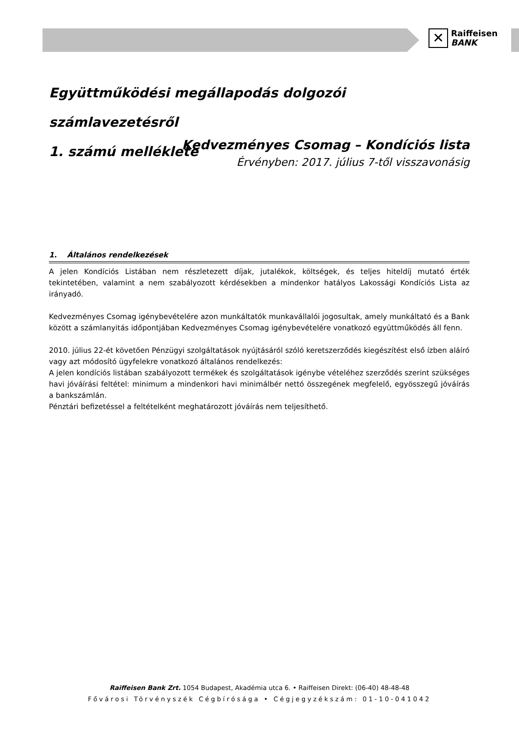✕
Raiffeisen
BANK
Együttműködési megállapodás dolgozói számlavezetésről
1. számú melléklete
Kedvezményes Csomag – Kondíciós lista
Érvényben: 2017. július 7-től visszavonásig
1. Általános rendelkezések
A jelen Kondíciós Listában nem részletezett díjak, jutalékok, költségek, és teljes hiteldíj mutató érték tekintetében, valamint a nem szabályozott kérdésekben a mindenkor hatályos Lakossági Kondíciós Lista az irányadó.
Kedvezményes Csomag igénybevételére azon munkáltatók munkavállalói jogosultak, amely munkáltató és a Bank között a számlanyitás időpontjában Kedvezményes Csomag igénybevételére vonatkozó együttműködés áll fenn.
2010. július 22-ét követően Pénzügyi szolgáltatások nyújtásáról szóló keretszerződés kiegészítést első ízben aláíró vagy azt módosító ügyfelekre vonatkozó általános rendelkezés:
A jelen kondíciós listában szabályozott termékek és szolgáltatások igénybe vételéhez szerződés szerint szükséges havi jóváírási feltétel: minimum a mindenkori havi minimálbér nettó összegének megfelelő, egyösszegű jóváírás a bankszámlán.
Pénztári befizetéssel a feltételként meghatározott jóváírás nem teljesíthető.
Raiffeisen Bank Zrt. 1054 Budapest, Akadémia utca 6. • Raiffeisen Direkt: (06-40) 48-48-48
Fővárosi Törvényszék Cégbírósága • Cégjegyzékszám: 01-10-041042